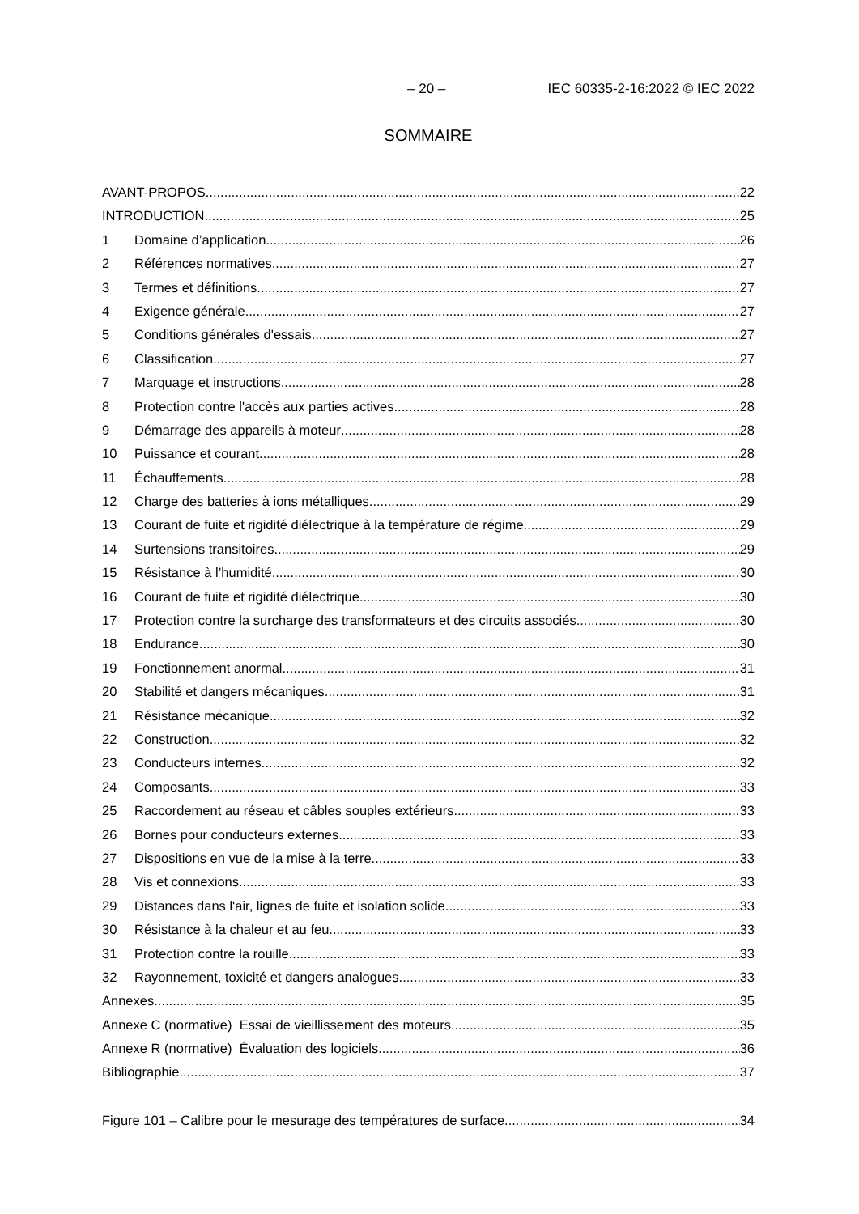– 20 – IEC 60335-2-16:2022 © IEC 2022
SOMMAIRE
AVANT-PROPOS 22
INTRODUCTION 25
1 Domaine d’application 26
2 Références normatives 27
3 Termes et définitions 27
4 Exigence générale 27
5 Conditions générales d'essais 27
6 Classification 27
7 Marquage et instructions 28
8 Protection contre l'accès aux parties actives 28
9 Démarrage des appareils à moteur 28
10 Puissance et courant 28
11 Échauffements 28
12 Charge des batteries à ions métalliques 29
13 Courant de fuite et rigidité diélectrique à la température de régime 29
14 Surtensions transitoires 29
15 Résistance à l’humidité 30
16 Courant de fuite et rigidité diélectrique 30
17 Protection contre la surcharge des transformateurs et des circuits associés 30
18 Endurance 30
19 Fonctionnement anormal 31
20 Stabilité et dangers mécaniques 31
21 Résistance mécanique 32
22 Construction 32
23 Conducteurs internes 32
24 Composants 33
25 Raccordement au réseau et câbles souples extérieurs 33
26 Bornes pour conducteurs externes 33
27 Dispositions en vue de la mise à la terre 33
28 Vis et connexions 33
29 Distances dans l'air, lignes de fuite et isolation solide 33
30 Résistance à la chaleur et au feu 33
31 Protection contre la rouille 33
32 Rayonnement, toxicité et dangers analogues 33
Annexes 35
Annexe C (normative) Essai de vieillissement des moteurs 35
Annexe R (normative) Évaluation des logiciels 36
Bibliographie 37
Figure 101 – Calibre pour le mesurage des températures de surface 34